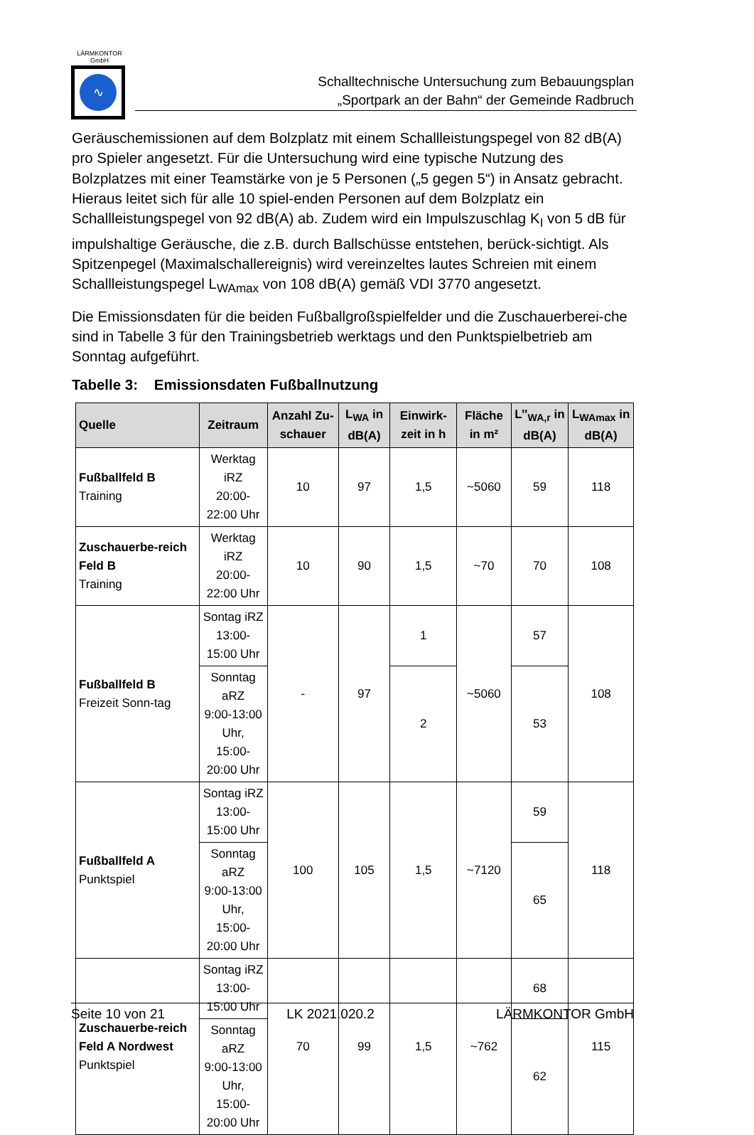LÄRMKONTOR
GmbH
∿
Schalltechnische Untersuchung zum Bebauungsplan
„Sportpark an der Bahn“ der Gemeinde Radbruch
Geräuschemissionen auf dem Bolzplatz mit einem Schallleistungspegel von 82 dB(A) pro Spieler angesetzt. Für die Untersuchung wird eine typische Nutzung des Bolzplatzes mit einer Teamstärke von je 5 Personen („5 gegen 5“) in Ansatz gebracht. Hieraus leitet sich für alle 10 spiel-enden Personen auf dem Bolzplatz ein Schallleistungspegel von 92 dB(A) ab. Zudem wird ein Impulszuschlag K<sub>I</sub> von 5 dB für impulshaltige Geräusche, die z.B. durch Ballschüsse entstehen, berück-sichtigt. Als Spitzenpegel (Maximalschallereignis) wird vereinzeltes lautes Schreien mit einem Schallleistungspegel L<sub>WAmax</sub> von 108 dB(A) gemäß VDI 3770 angesetzt.
Die Emissionsdaten für die beiden Fußballgroßspielfelder und die Zuschauerberei-che sind in Tabelle 3 für den Trainingsbetrieb werktags und den Punktspielbetrieb am Sonntag aufgeführt.
Tabelle 3: Emissionsdaten Fußballnutzung
| Quelle | Zeitraum | Anzahl Zu-schauer | L<sub>WA</sub> in dB(A) | Einwirk-zeit in h | Fläche in m² | L’’<sub>WA,r</sub> in dB(A) | L<sub>WAmax</sub> in dB(A) |
| --- | --- | --- | --- | --- | --- | --- | --- |
| Fußballfeld B Training | Werktag iRZ 20:00-22:00 Uhr | 10 | 97 | 1,5 | ~5060 | 59 | 118 |
| Zuschauerbe-reich Feld B Training | Werktag iRZ 20:00-22:00 Uhr | 10 | 90 | 1,5 | ~70 | 70 | 108 |
| Fußballfeld B Freizeit Sonn-tag | Sontag iRZ 13:00-15:00 Uhr | - | 97 | 1 | ~5060 | 57 | 108 |
| | Sonntag aRZ 9:00-13:00 Uhr, 15:00-20:00 Uhr | | | 2 | | 53 | |
| Fußballfeld A Punktspiel | Sontag iRZ 13:00-15:00 Uhr | 100 | 105 | 1,5 | ~7120 | 59 | 118 |
| | Sonntag aRZ 9:00-13:00 Uhr, 15:00-20:00 Uhr | | | | | 65 | |
| Zuschauerbe-reich Feld A Nordwest Punktspiel | Sontag iRZ 13:00-15:00 Uhr | 70 | 99 | 1,5 | ~762 | 68 | 115 |
| | Sonntag aRZ 9:00-13:00 Uhr, 15:00-20:00 Uhr | | | | | 62 | |
Seite 10 von 21 LK 2021.020.2 LÄRMKONTOR GmbH